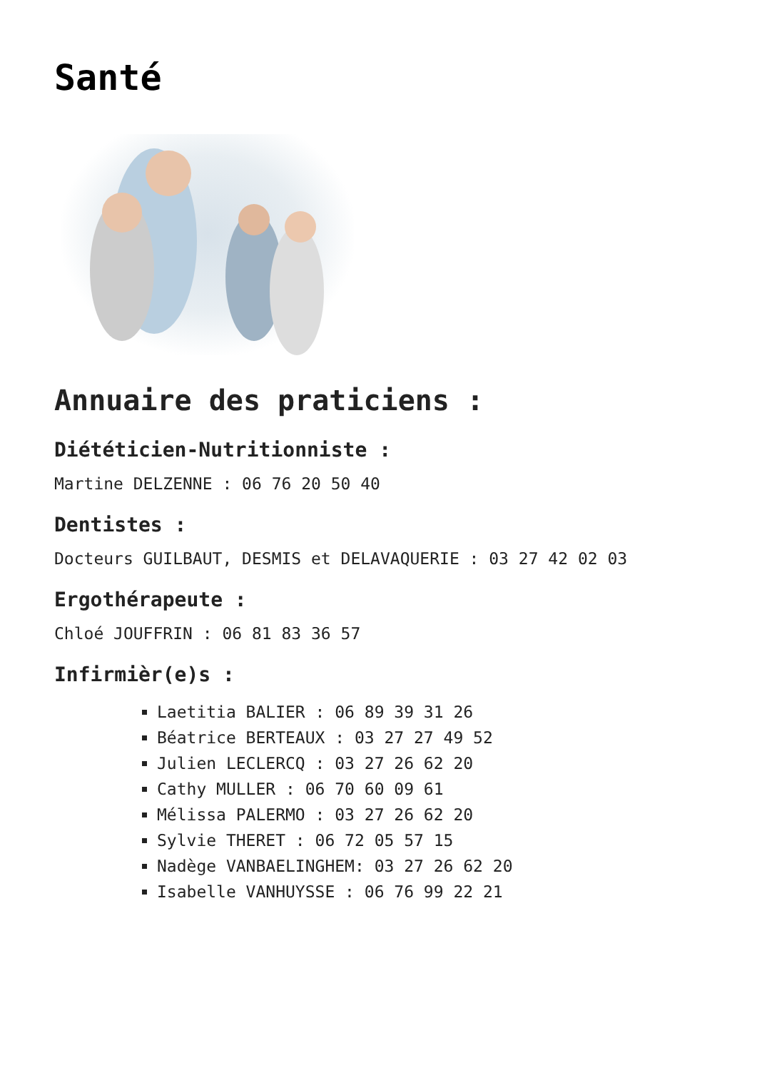Santé
Annuaire des praticiens :
Diététicien-Nutritionniste :
Martine DELZENNE : 06 76 20 50 40
Dentistes :
Docteurs GUILBAUT, DESMIS et DELAVAQUERIE : 03 27 42 02 03
Ergothérapeute :
Chloé JOUFFRIN : 06 81 83 36 57
Infirmièr(e)s :
Laetitia BALIER : 06 89 39 31 26
Béatrice BERTEAUX : 03 27 27 49 52
Julien LECLERCQ : 03 27 26 62 20
Cathy MULLER : 06 70 60 09 61
Mélissa PALERMO : 03 27 26 62 20
Sylvie THERET : 06 72 05 57 15
Nadège VANBAELINGHEM: 03 27 26 62 20
Isabelle VANHUYSSE : 06 76 99 22 21